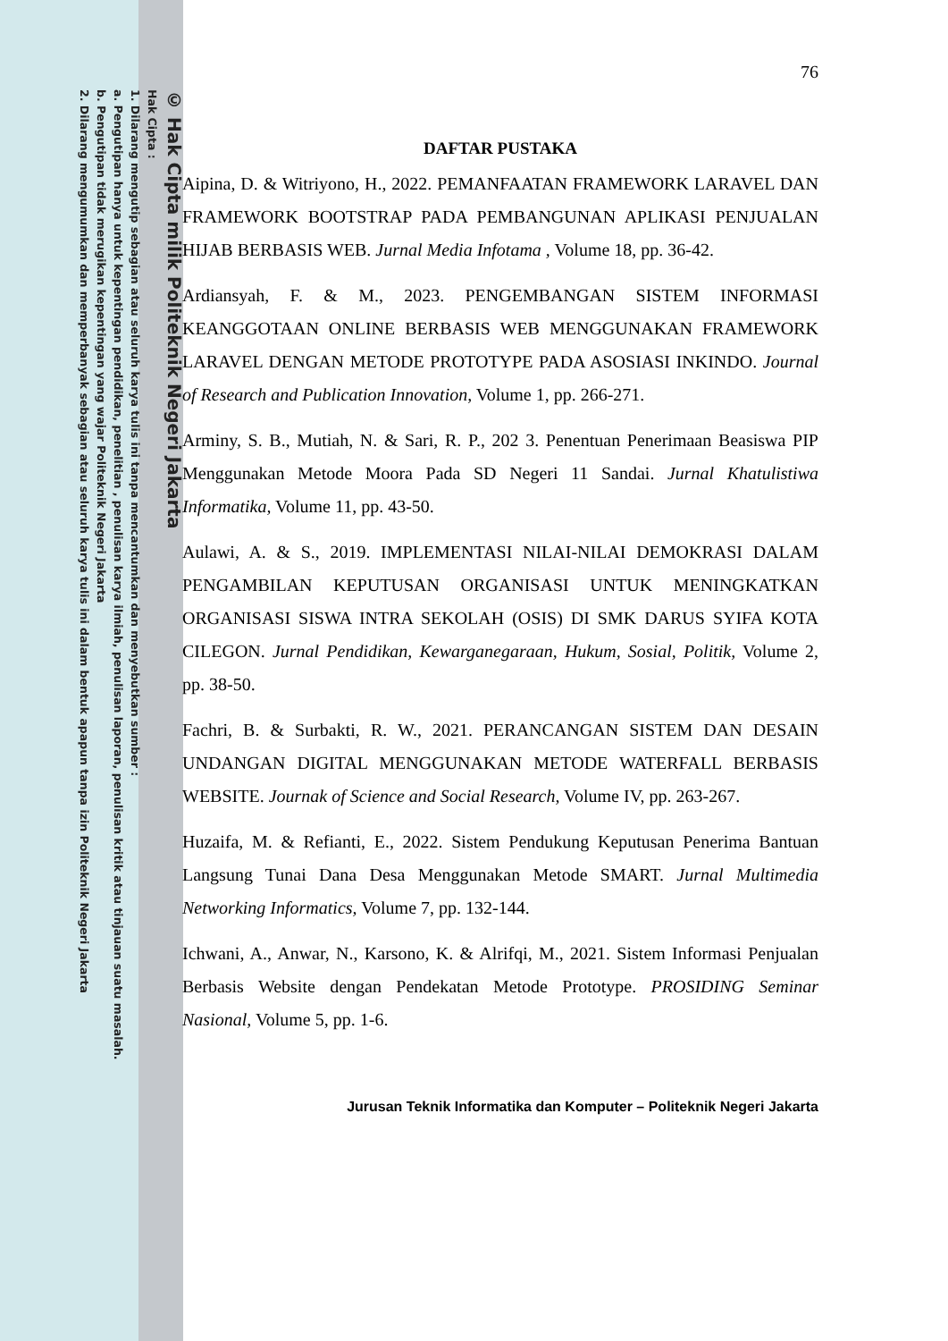© Hak Cipta milik Politeknik Negeri Jakarta
Hak Cipta :
1. Dilarang mengutip sebagian atau seluruh karya tulis ini tanpa mencantumkan dan menyebutkan sumber :
a. Pengutipan hanya untuk kepentingan pendidikan, penelitian , penulisan karya ilmiah, penulisan laporan, penulisan kritik atau tinjauan suatu masalah.
b. Pengutipan tidak merugikan kepentingan yang wajar Politeknik Negeri Jakarta
2. Dilarang mengumumkan dan memperbanyak sebagian atau seluruh karya tulis ini dalam bentuk apapun tanpa izin Politeknik Negeri Jakarta
76
DAFTAR PUSTAKA
Aipina, D. & Witriyono, H., 2022. PEMANFAATAN FRAMEWORK LARAVEL DAN FRAMEWORK BOOTSTRAP PADA PEMBANGUNAN APLIKASI PENJUALAN HIJAB BERBASIS WEB. Jurnal Media Infotama , Volume 18, pp. 36-42.
Ardiansyah, F. & M., 2023. PENGEMBANGAN SISTEM INFORMASI KEANGGOTAAN ONLINE BERBASIS WEB MENGGUNAKAN FRAMEWORK LARAVEL DENGAN METODE PROTOTYPE PADA ASOSIASI INKINDO. Journal of Research and Publication Innovation, Volume 1, pp. 266-271.
Arminy, S. B., Mutiah, N. & Sari, R. P., 202 3. Penentuan Penerimaan Beasiswa PIP Menggunakan Metode Moora Pada SD Negeri 11 Sandai. Jurnal Khatulistiwa Informatika, Volume 11, pp. 43-50.
Aulawi, A. & S., 2019. IMPLEMENTASI NILAI-NILAI DEMOKRASI DALAM PENGAMBILAN KEPUTUSAN ORGANISASI UNTUK MENINGKATKAN ORGANISASI SISWA INTRA SEKOLAH (OSIS) DI SMK DARUS SYIFA KOTA CILEGON. Jurnal Pendidikan, Kewarganegaraan, Hukum, Sosial, Politik, Volume 2, pp. 38-50.
Fachri, B. & Surbakti, R. W., 2021. PERANCANGAN SISTEM DAN DESAIN UNDANGAN DIGITAL MENGGUNAKAN METODE WATERFALL BERBASIS WEBSITE. Journak of Science and Social Research, Volume IV, pp. 263-267.
Huzaifa, M. & Refianti, E., 2022. Sistem Pendukung Keputusan Penerima Bantuan Langsung Tunai Dana Desa Menggunakan Metode SMART. Jurnal Multimedia Networking Informatics, Volume 7, pp. 132-144.
Ichwani, A., Anwar, N., Karsono, K. & Alrifqi, M., 2021. Sistem Informasi Penjualan Berbasis Website dengan Pendekatan Metode Prototype. PROSIDING Seminar Nasional, Volume 5, pp. 1-6.
Jurusan Teknik Informatika dan Komputer – Politeknik Negeri Jakarta